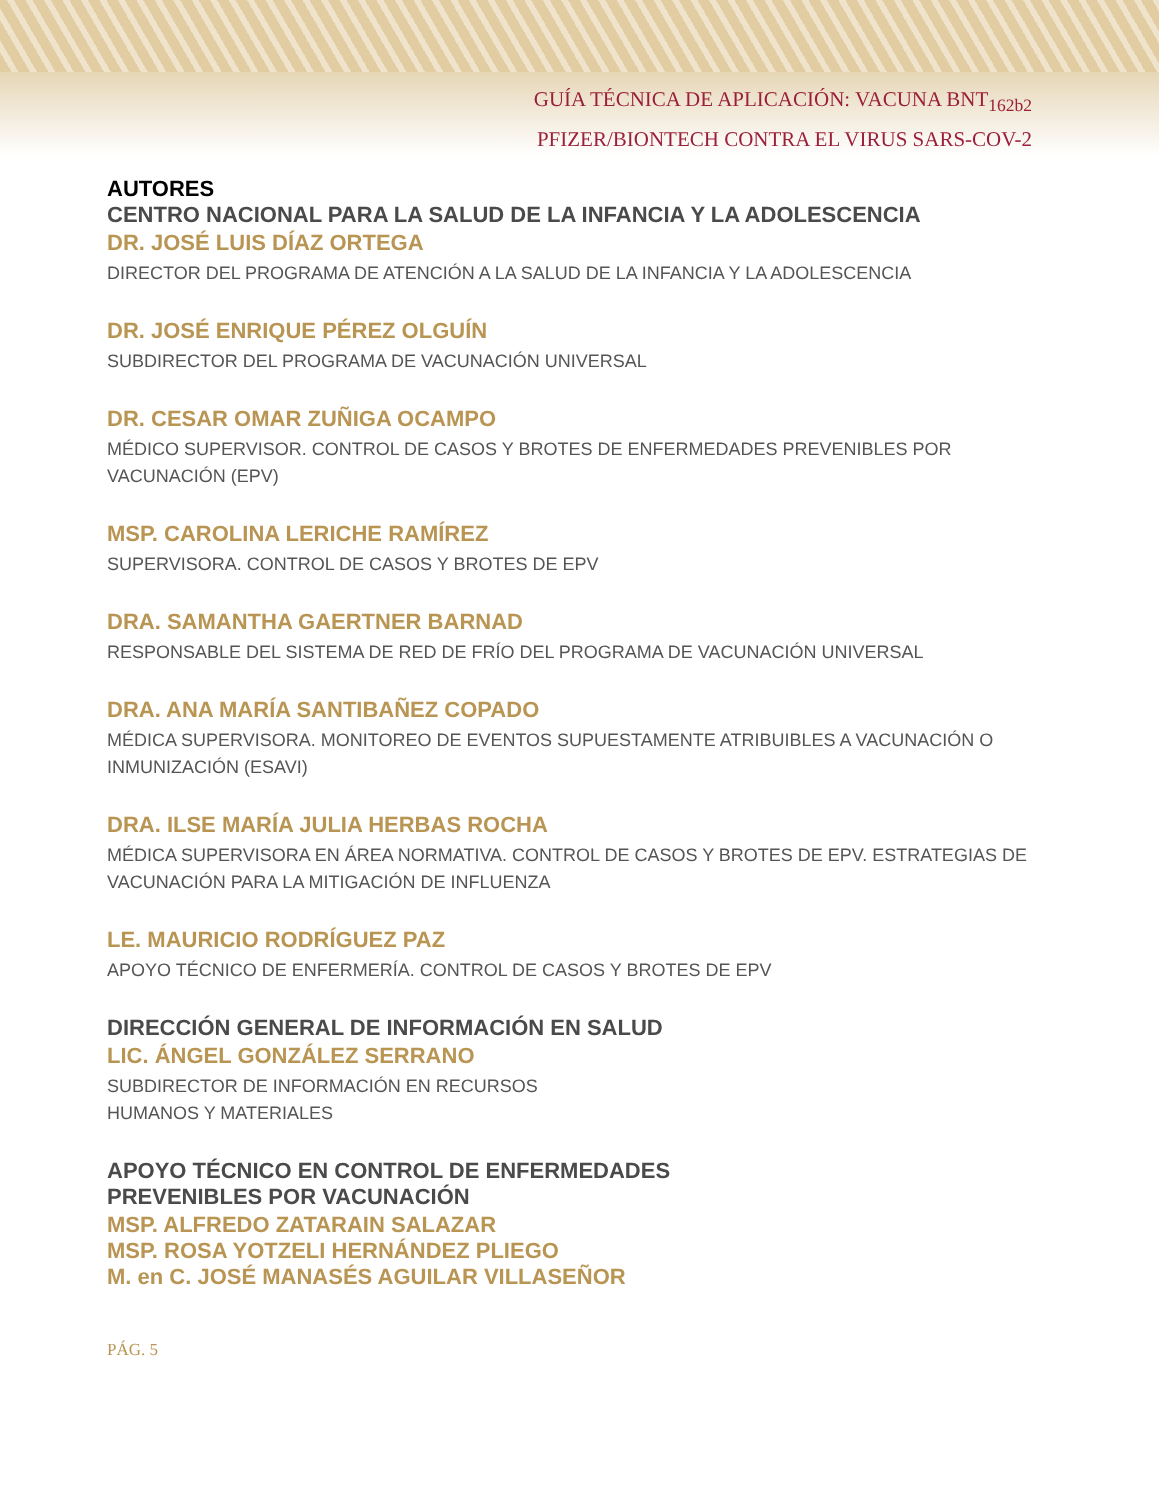GUÍA TÉCNICA DE APLICACIÓN: VACUNA BNT<sub>162b2</sub>
PFIZER/BIONTECH CONTRA EL VIRUS SARS-COV-2
AUTORES
CENTRO NACIONAL PARA LA SALUD DE LA INFANCIA Y LA ADOLESCENCIA
DR. JOSÉ LUIS DÍAZ ORTEGA
DIRECTOR DEL PROGRAMA DE ATENCIÓN A LA SALUD DE LA INFANCIA Y LA ADOLESCENCIA
DR. JOSÉ ENRIQUE PÉREZ OLGUÍN
SUBDIRECTOR DEL PROGRAMA DE VACUNACIÓN UNIVERSAL
DR. CESAR OMAR ZUÑIGA OCAMPO
MÉDICO SUPERVISOR. CONTROL DE CASOS Y BROTES DE ENFERMEDADES PREVENIBLES POR VACUNACIÓN (EPV)
MSP. CAROLINA LERICHE RAMÍREZ
SUPERVISORA. CONTROL DE CASOS Y BROTES DE EPV
DRA. SAMANTHA GAERTNER BARNAD
RESPONSABLE DEL SISTEMA DE RED DE FRÍO DEL PROGRAMA DE VACUNACIÓN UNIVERSAL
DRA. ANA MARÍA SANTIBAÑEZ COPADO
MÉDICA SUPERVISORA. MONITOREO DE EVENTOS SUPUESTAMENTE ATRIBUIBLES A VACUNACIÓN O INMUNIZACIÓN (ESAVI)
DRA. ILSE MARÍA JULIA HERBAS ROCHA
MÉDICA SUPERVISORA EN ÁREA NORMATIVA. CONTROL DE CASOS Y BROTES DE EPV. ESTRATEGIAS DE VACUNACIÓN PARA LA MITIGACIÓN DE INFLUENZA
LE. MAURICIO RODRÍGUEZ PAZ
APOYO TÉCNICO DE ENFERMERÍA. CONTROL DE CASOS Y BROTES DE EPV
DIRECCIÓN GENERAL DE INFORMACIÓN EN SALUD
LIC. ÁNGEL GONZÁLEZ SERRANO
SUBDIRECTOR DE INFORMACIÓN EN RECURSOS
HUMANOS Y MATERIALES
APOYO TÉCNICO EN CONTROL DE ENFERMEDADES
PREVENIBLES POR VACUNACIÓN
MSP. ALFREDO ZATARAIN SALAZAR
MSP. ROSA YOTZELI HERNÁNDEZ PLIEGO
M. en C. JOSÉ MANASÉS AGUILAR VILLASEÑOR
PÁG. 5